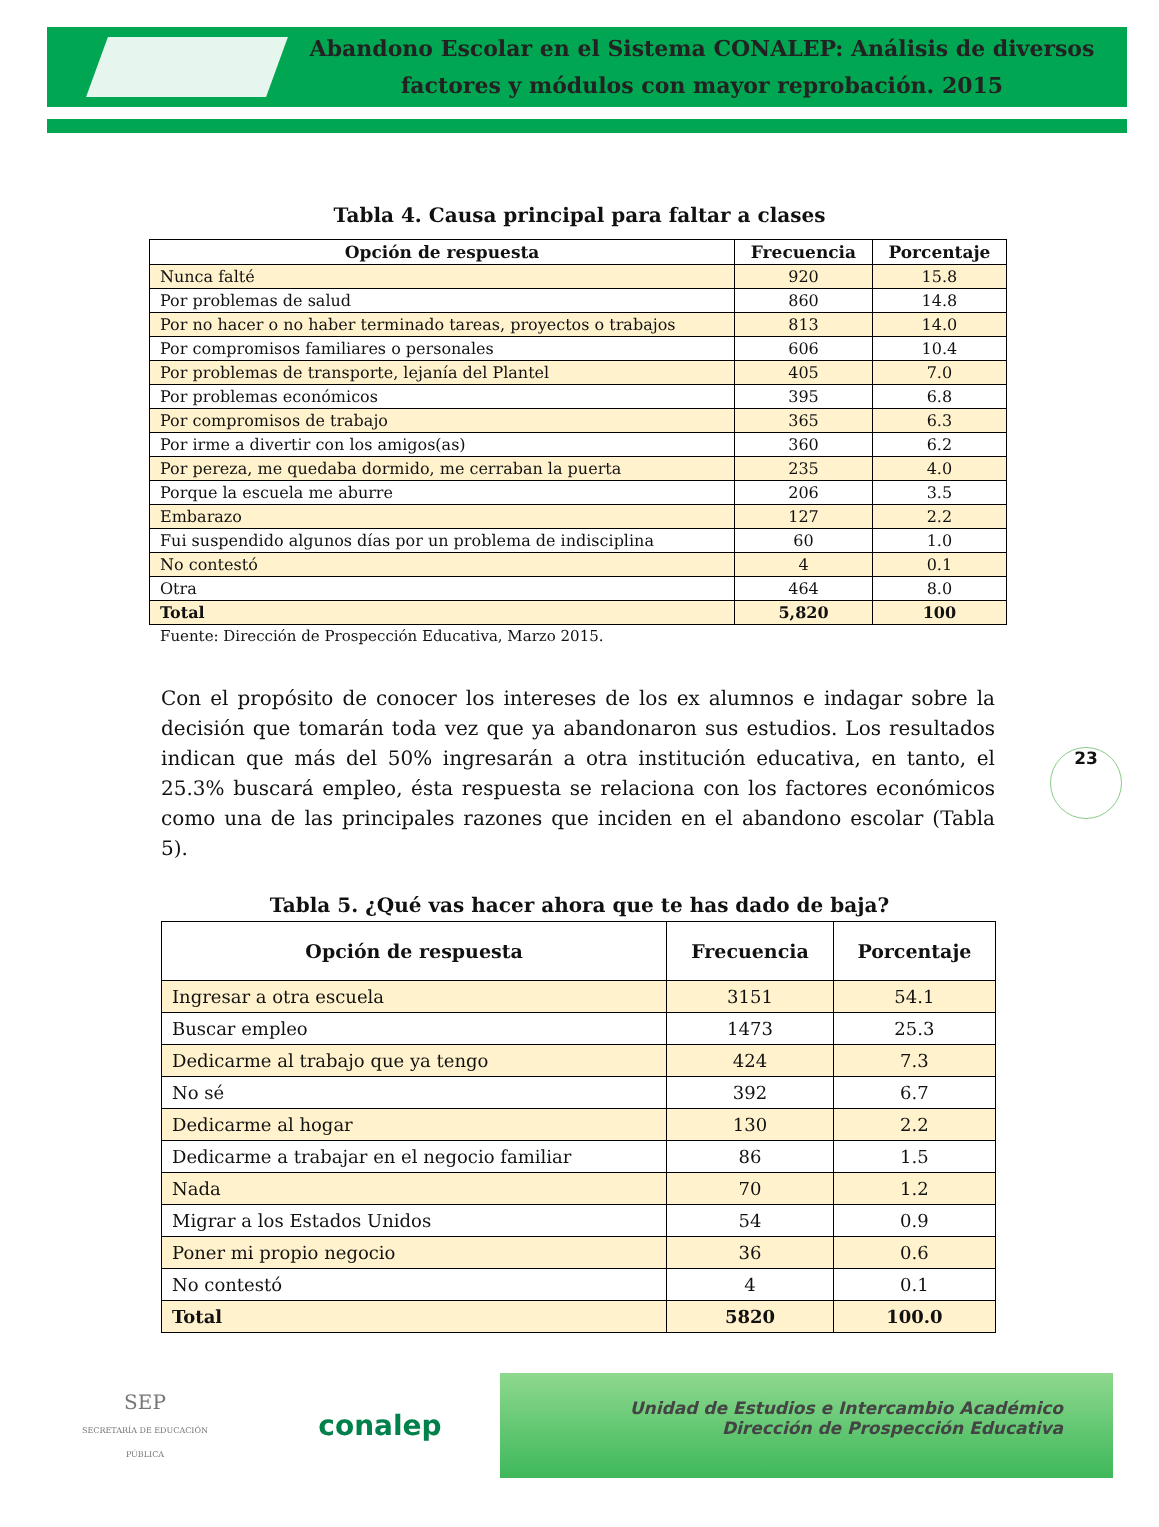Abandono Escolar en el Sistema CONALEP: Análisis de diversos factores y módulos con mayor reprobación. 2015
Tabla 4. Causa principal para faltar a clases
| Opción de respuesta | Frecuencia | Porcentaje |
| --- | --- | --- |
| Nunca falté | 920 | 15.8 |
| Por problemas de salud | 860 | 14.8 |
| Por no hacer o no haber terminado tareas, proyectos o trabajos | 813 | 14.0 |
| Por compromisos familiares o personales | 606 | 10.4 |
| Por problemas de transporte, lejanía del Plantel | 405 | 7.0 |
| Por problemas económicos | 395 | 6.8 |
| Por compromisos de trabajo | 365 | 6.3 |
| Por irme a divertir con los amigos(as) | 360 | 6.2 |
| Por pereza, me quedaba dormido, me cerraban la puerta | 235 | 4.0 |
| Porque la escuela me aburre | 206 | 3.5 |
| Embarazo | 127 | 2.2 |
| Fui suspendido algunos días por un problema de indisciplina | 60 | 1.0 |
| No contestó | 4 | 0.1 |
| Otra | 464 | 8.0 |
| Total | 5,820 | 100 |
Fuente: Dirección de Prospección Educativa, Marzo 2015.
23
Con el propósito de conocer los intereses de los ex alumnos e indagar sobre la decisión que tomarán toda vez que ya abandonaron sus estudios. Los resultados indican que más del 50% ingresarán a otra institución educativa, en tanto, el 25.3% buscará empleo, ésta respuesta se relaciona con los factores económicos como una de las principales razones que inciden en el abandono escolar (Tabla 5).
Tabla 5. ¿Qué vas hacer ahora que te has dado de baja?
| Opción de respuesta | Frecuencia | Porcentaje |
| --- | --- | --- |
| Ingresar a otra escuela | 3151 | 54.1 |
| Buscar empleo | 1473 | 25.3 |
| Dedicarme al trabajo que ya tengo | 424 | 7.3 |
| No sé | 392 | 6.7 |
| Dedicarme al hogar | 130 | 2.2 |
| Dedicarme a trabajar en el negocio familiar | 86 | 1.5 |
| Nada | 70 | 1.2 |
| Migrar a los Estados Unidos | 54 | 0.9 |
| Poner mi propio negocio | 36 | 0.6 |
| No contestó | 4 | 0.1 |
| Total | 5820 | 100.0 |
SEP
SECRETARÍA DE EDUCACIÓN PÚBLICA
conalep
Unidad de Estudios e Intercambio Académico
Dirección de Prospección Educativa